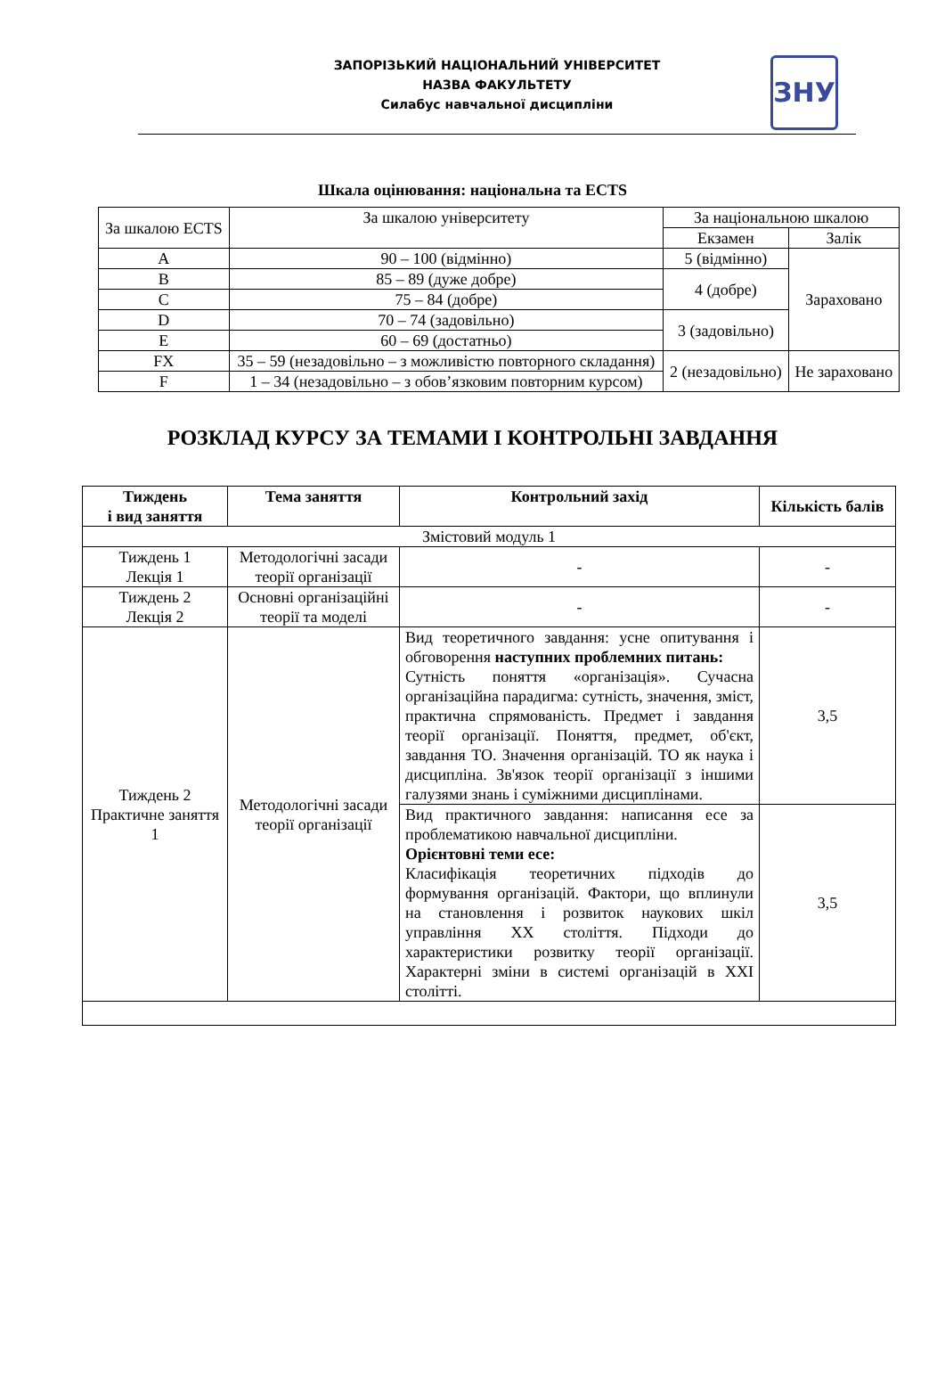ЗАПОРІЗЬКИЙ НАЦІОНАЛЬНИЙ УНІВЕРСИТЕТ
НАЗВА ФАКУЛЬТЕТУ
Силабус навчальної дисципліни
ЗНУ
Шкала оцінювання: національна та ECTS
| За шкалою ECTS | За шкалою університету | За національною шкалою | |
| | | Екзамен | Залік |
| A | 90 – 100 (відмінно) | 5 (відмінно) | Зараховано |
| B | 85 – 89 (дуже добре) | 4 (добре) | |
| C | 75 – 84 (добре) | | |
| D | 70 – 74 (задовільно) | 3 (задовільно) | |
| E | 60 – 69 (достатньо) | | |
| FX | 35 – 59 (незадовільно – з можливістю повторного складання) | 2 (незадовільно) | Не зараховано |
| F | 1 – 34 (незадовільно – з обов’язковим повторним курсом) | | |
РОЗКЛАД КУРСУ ЗА ТЕМАМИ І КОНТРОЛЬНІ ЗАВДАННЯ
| Тиждень і вид заняття | Тема заняття | Контрольний захід | Кількість балів |
| --- | --- | --- | --- |
| Змістовий модуль 1 | | | |
| Тиждень 1 Лекція 1 | Методологічні засади теорії організації | - | - |
| Тиждень 2 Лекція 2 | Основні організаційні теорії та моделі | - | - |
| Тиждень 2 Практичне заняття 1 | Методологічні засади теорії організації | Вид теоретичного завдання: усне опитування і обговорення наступних проблемних питань: Сутність поняття «організація». Сучасна організаційна парадигма: сутність, значення, зміст, практична спрямованість. Предмет і завдання теорії організації. Поняття, предмет, об'єкт, завдання ТО. Значення організацій. ТО як наука і дисципліна. Зв'язок теорії організації з іншими галузями знань і суміжними дисциплінами. | 3,5 |
| | | Вид практичного завдання: написання есе за проблематикою навчальної дисципліни. Орієнтовні теми есе: Класифікація теоретичних підходів до формування організацій. Фактори, що вплинули на становлення і розвиток наукових шкіл управління XX століття. Підходи до характеристики розвитку теорії організації. Характерні зміни в системі організацій в XXI столітті. | 3,5 |